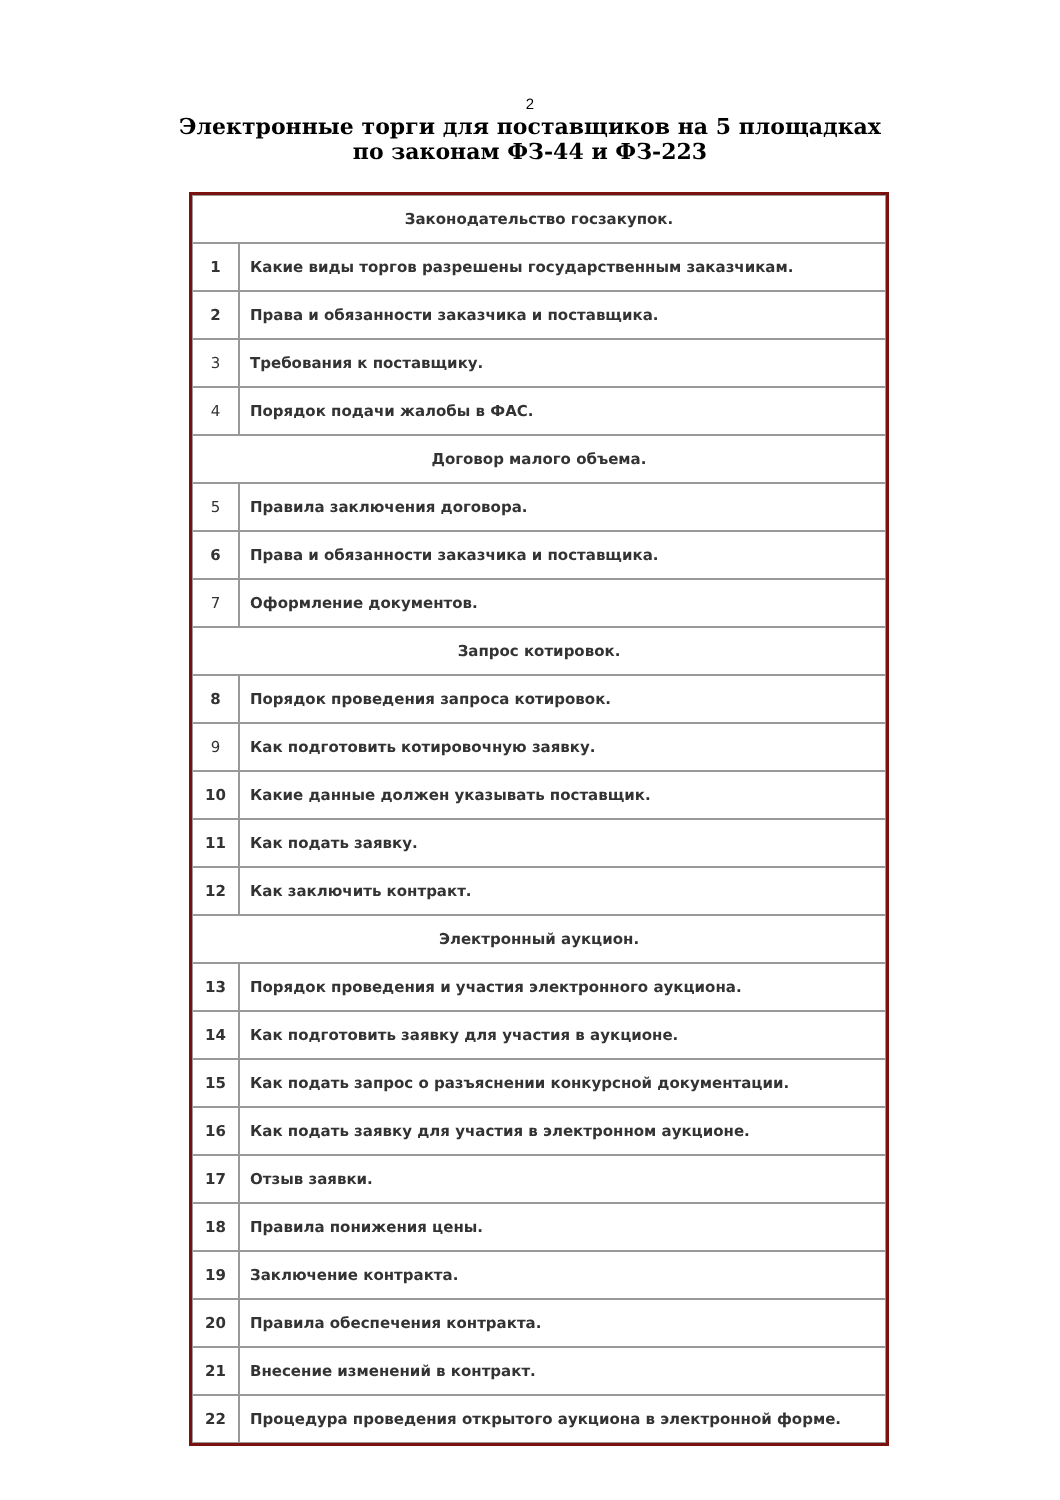2
Электронные торги для поставщиков на 5 площадках
по законам ФЗ-44 и ФЗ-223
| Законодательство госзакупок. | |
| 1 | Какие виды торгов разрешены государственным заказчикам. |
| 2 | Права и обязанности заказчика и поставщика. |
| 3 | Требования к поставщику. |
| 4 | Порядок подачи жалобы в ФАС. |
| Договор малого объема. | |
| 5 | Правила заключения договора. |
| 6 | Права и обязанности заказчика и поставщика. |
| 7 | Оформление документов. |
| Запрос котировок. | |
| 8 | Порядок проведения запроса котировок. |
| 9 | Как подготовить котировочную заявку. |
| 10 | Какие данные должен указывать поставщик. |
| 11 | Как подать заявку. |
| 12 | Как заключить контракт. |
| Электронный аукцион. | |
| 13 | Порядок проведения и участия электронного аукциона. |
| 14 | Как подготовить заявку для участия в аукционе. |
| 15 | Как подать запрос о разъяснении конкурсной документации. |
| 16 | Как подать заявку для участия в электронном аукционе. |
| 17 | Отзыв заявки. |
| 18 | Правила понижения цены. |
| 19 | Заключение контракта. |
| 20 | Правила обеспечения контракта. |
| 21 | Внесение изменений в контракт. |
| 22 | Процедура проведения открытого аукциона в электронной форме. |